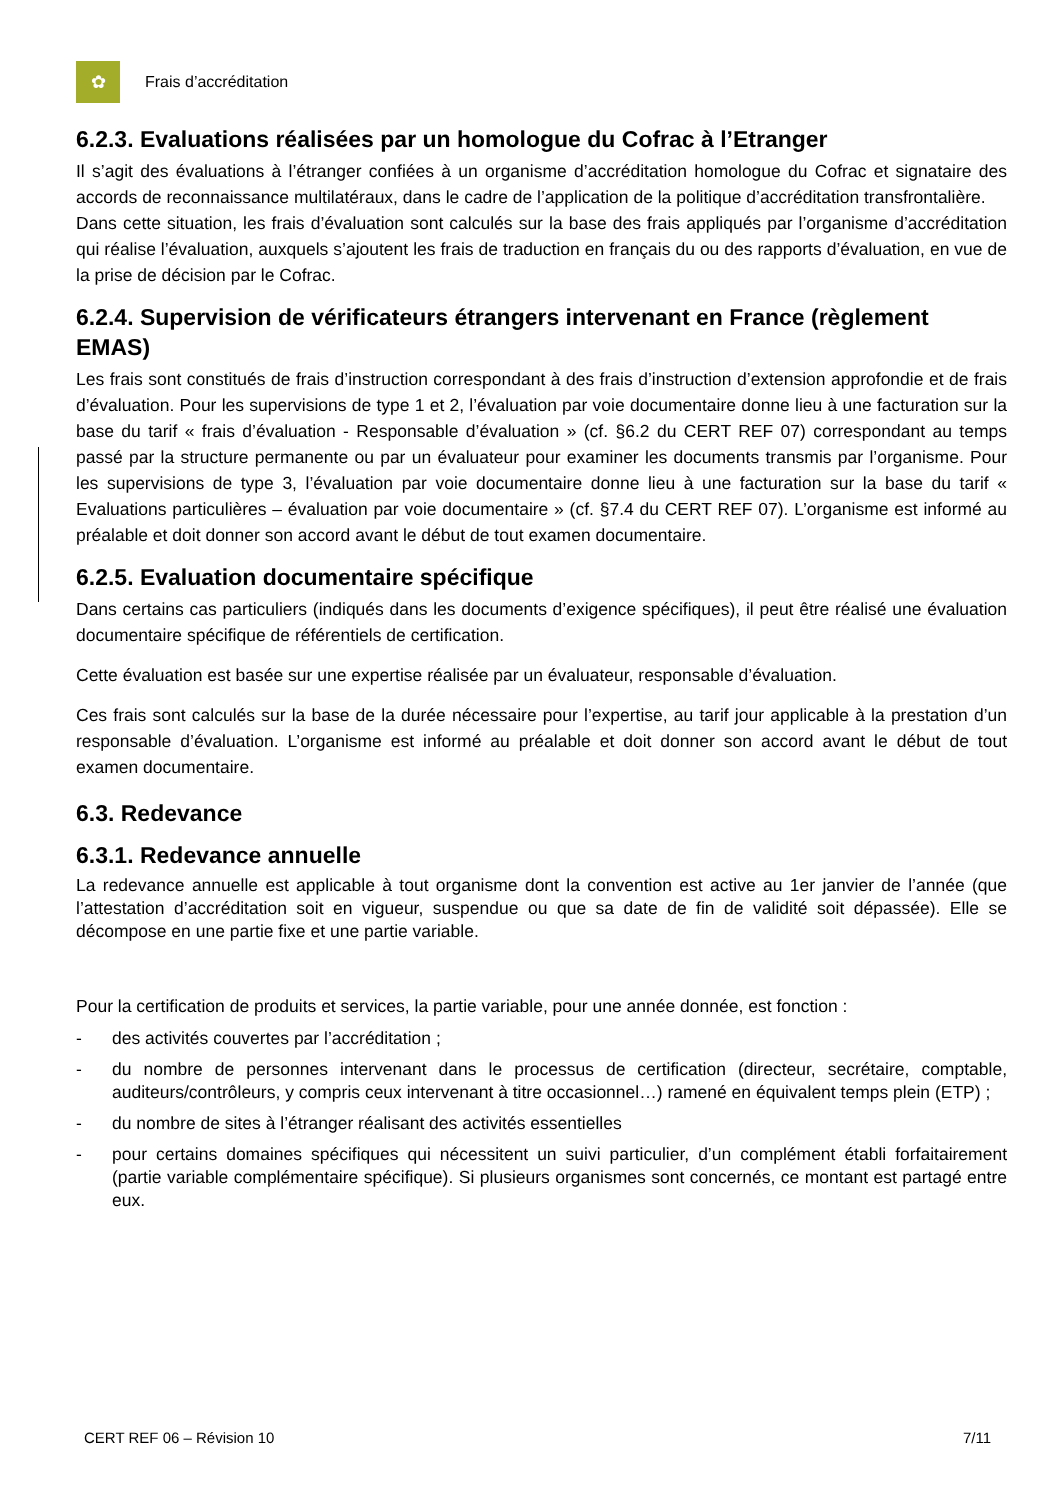✿
Frais d’accréditation
6.2.3. Evaluations réalisées par un homologue du Cofrac à l’Etranger
Il s’agit des évaluations à l’étranger confiées à un organisme d’accréditation homologue du Cofrac et signataire des accords de reconnaissance multilatéraux, dans le cadre de l’application de la politique d’accréditation transfrontalière.
Dans cette situation, les frais d’évaluation sont calculés sur la base des frais appliqués par l’organisme d’accréditation qui réalise l’évaluation, auxquels s’ajoutent les frais de traduction en français du ou des rapports d’évaluation, en vue de la prise de décision par le Cofrac.
6.2.4. Supervision de vérificateurs étrangers intervenant en France (règlement EMAS)
Les frais sont constitués de frais d’instruction correspondant à des frais d’instruction d’extension approfondie et de frais d’évaluation. Pour les supervisions de type 1 et 2, l’évaluation par voie documentaire donne lieu à une facturation sur la base du tarif « frais d’évaluation - Responsable d’évaluation » (cf. §6.2 du CERT REF 07) correspondant au temps passé par la structure permanente ou par un évaluateur pour examiner les documents transmis par l’organisme. Pour les supervisions de type 3, l’évaluation par voie documentaire donne lieu à une facturation sur la base du tarif « Evaluations particulières – évaluation par voie documentaire » (cf. §7.4 du CERT REF 07). L’organisme est informé au préalable et doit donner son accord avant le début de tout examen documentaire.
6.2.5. Evaluation documentaire spécifique
Dans certains cas particuliers (indiqués dans les documents d’exigence spécifiques), il peut être réalisé une évaluation documentaire spécifique de référentiels de certification.
Cette évaluation est basée sur une expertise réalisée par un évaluateur, responsable d’évaluation.
Ces frais sont calculés sur la base de la durée nécessaire pour l’expertise, au tarif jour applicable à la prestation d’un responsable d’évaluation. L’organisme est informé au préalable et doit donner son accord avant le début de tout examen documentaire.
6.3. Redevance
6.3.1. Redevance annuelle
La redevance annuelle est applicable à tout organisme dont la convention est active au 1er janvier de l’année (que l’attestation d’accréditation soit en vigueur, suspendue ou que sa date de fin de validité soit dépassée). Elle se décompose en une partie fixe et une partie variable.
Pour la certification de produits et services, la partie variable, pour une année donnée, est fonction :
- des activités couvertes par l’accréditation ;
- du nombre de personnes intervenant dans le processus de certification (directeur, secrétaire, comptable, auditeurs/contrôleurs, y compris ceux intervenant à titre occasionnel…) ramené en équivalent temps plein (ETP) ;
- du nombre de sites à l’étranger réalisant des activités essentielles
- pour certains domaines spécifiques qui nécessitent un suivi particulier, d’un complément établi forfaitairement (partie variable complémentaire spécifique). Si plusieurs organismes sont concernés, ce montant est partagé entre eux.
CERT REF 06 – Révision 10 7/11